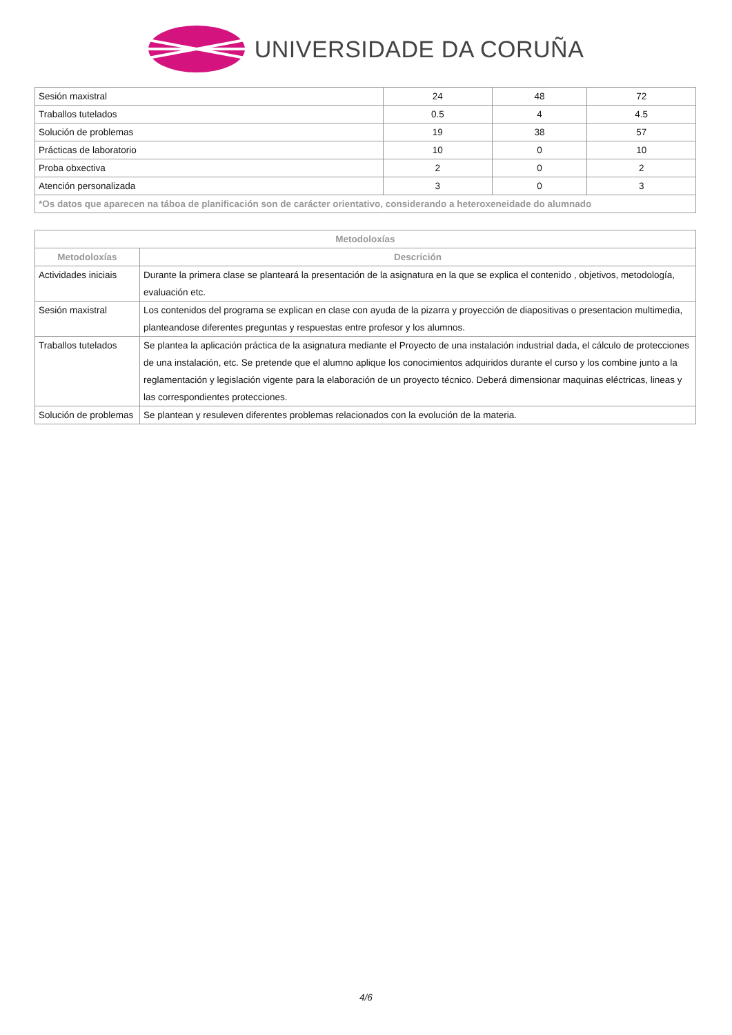UNIVERSIDADE DA CORUÑA
| Sesión maxistral | 24 | 48 | 72 |
| Traballos tutelados | 0.5 | 4 | 4.5 |
| Solución de problemas | 19 | 38 | 57 |
| Prácticas de laboratorio | 10 | 0 | 10 |
| Proba obxectiva | 2 | 0 | 2 |
| Atención personalizada | 3 | 0 | 3 |
| *Os datos que aparecen na táboa de planificación son de carácter orientativo, considerando a heteroxeneidade do alumnado | | | |
| Metodoloxías | |
| --- | --- |
| Metodoloxías | Descrición |
| Actividades iniciais | Durante la primera clase se planteará la presentación de la asignatura en la que se explica el contenido , objetivos, metodología, evaluación etc. |
| Sesión maxistral | Los contenidos del programa se explican en clase con ayuda de la pizarra y proyección de diapositivas o presentacion multimedia, planteandose diferentes preguntas y respuestas entre profesor y los alumnos. |
| Traballos tutelados | Se plantea la aplicación práctica de la asignatura mediante el Proyecto de una instalación industrial dada, el cálculo de protecciones de una instalación, etc. Se pretende que el alumno aplique los conocimientos adquiridos durante el curso y los combine junto a la reglamentación y legislación vigente para la elaboración de un proyecto técnico. Deberá dimensionar maquinas eléctricas, lineas y las correspondientes protecciones. |
| Solución de problemas | Se plantean y resuleven diferentes problemas relacionados con la evolución de la materia. |
4/6